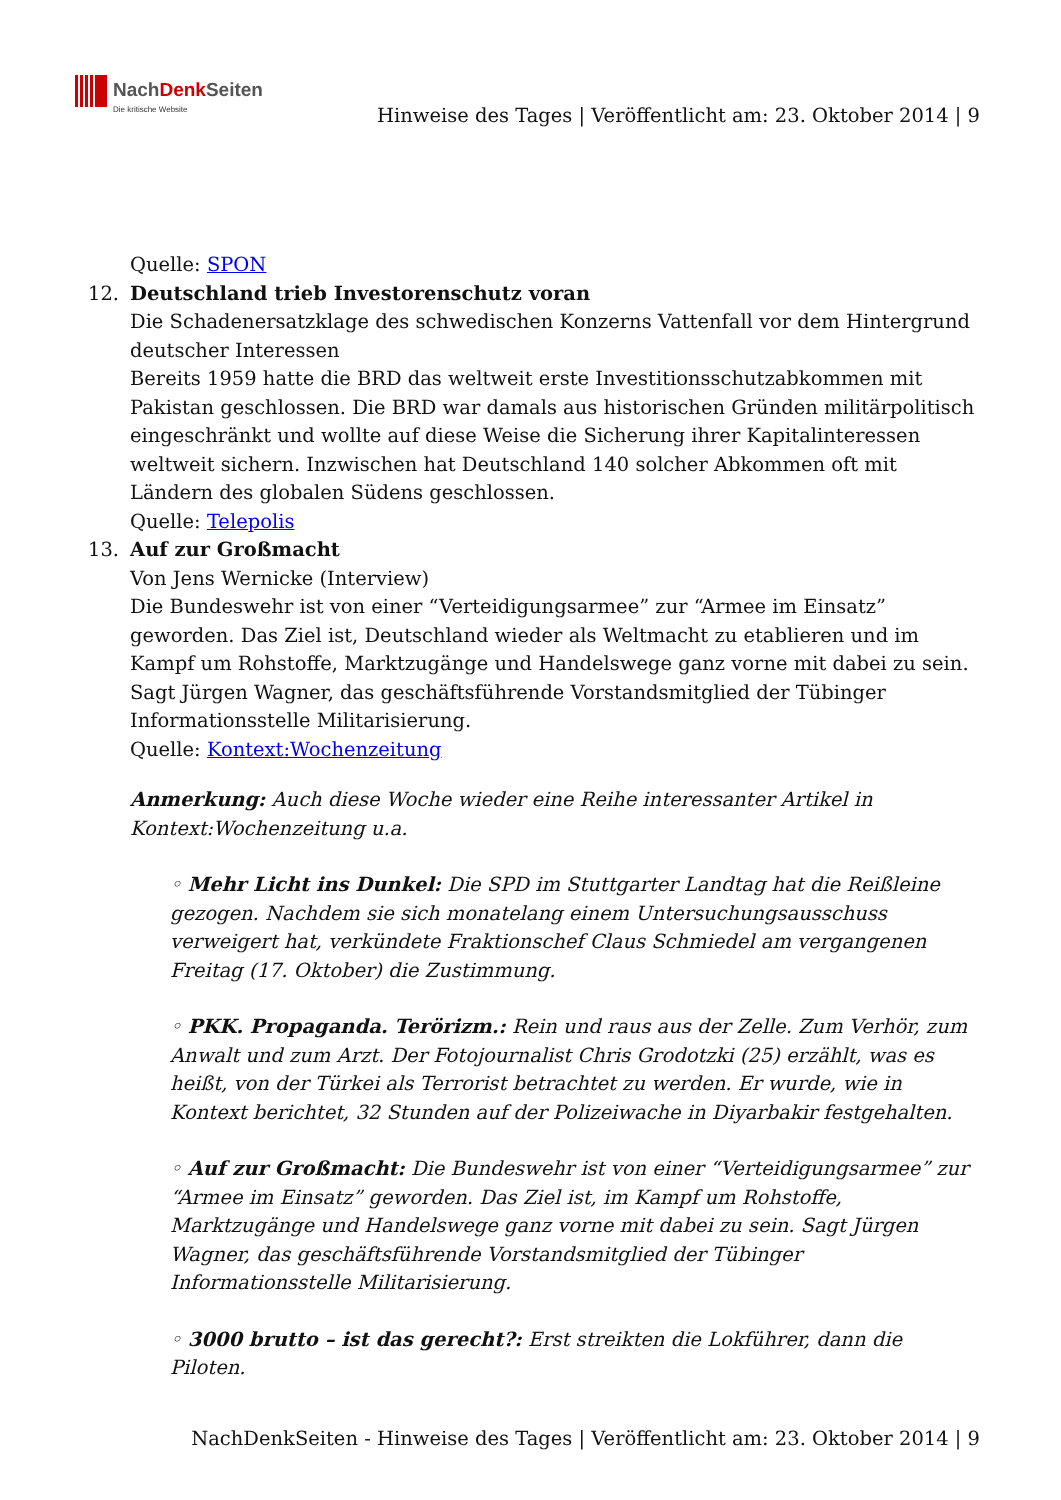NachDenk Seiten
Die kritische Website
Hinweise des Tages | Veröffentlicht am: 23. Oktober 2014 | 9
Quelle: SPON
12. Deutschland trieb Investorenschutz voran
Die Schadenersatzklage des schwedischen Konzerns Vattenfall vor dem Hintergrund deutscher Interessen
Bereits 1959 hatte die BRD das weltweit erste Investitionsschutzabkommen mit Pakistan geschlossen. Die BRD war damals aus historischen Gründen militärpolitisch eingeschränkt und wollte auf diese Weise die Sicherung ihrer Kapitalinteressen weltweit sichern. Inzwischen hat Deutschland 140 solcher Abkommen oft mit Ländern des globalen Südens geschlossen.
Quelle: Telepolis
13. Auf zur Großmacht
Von Jens Wernicke (Interview)
Die Bundeswehr ist von einer “Verteidigungsarmee” zur “Armee im Einsatz” geworden. Das Ziel ist, Deutschland wieder als Weltmacht zu etablieren und im Kampf um Rohstoffe, Marktzugänge und Handelswege ganz vorne mit dabei zu sein. Sagt Jürgen Wagner, das geschäftsführende Vorstandsmitglied der Tübinger Informationsstelle Militarisierung.
Quelle: Kontext:Wochenzeitung
Anmerkung: Auch diese Woche wieder eine Reihe interessanter Artikel in Kontext:Wochenzeitung u.a.
◦ Mehr Licht ins Dunkel: Die SPD im Stuttgarter Landtag hat die Reißleine gezogen. Nachdem sie sich monatelang einem Untersuchungsausschuss verweigert hat, verkündete Fraktionschef Claus Schmiedel am vergangenen Freitag (17. Oktober) die Zustimmung.
◦ PKK. Propaganda. Terörizm.: Rein und raus aus der Zelle. Zum Verhör, zum Anwalt und zum Arzt. Der Fotojournalist Chris Grodotzki (25) erzählt, was es heißt, von der Türkei als Terrorist betrachtet zu werden. Er wurde, wie in Kontext berichtet, 32 Stunden auf der Polizeiwache in Diyarbakir festgehalten.
◦ Auf zur Großmacht: Die Bundeswehr ist von einer “Verteidigungsarmee” zur “Armee im Einsatz” geworden. Das Ziel ist, im Kampf um Rohstoffe, Marktzugänge und Handelswege ganz vorne mit dabei zu sein. Sagt Jürgen Wagner, das geschäftsführende Vorstandsmitglied der Tübinger Informationsstelle Militarisierung.
◦ 3000 brutto – ist das gerecht?: Erst streikten die Lokführer, dann die Piloten.
NachDenkSeiten - Hinweise des Tages | Veröffentlicht am: 23. Oktober 2014 | 9